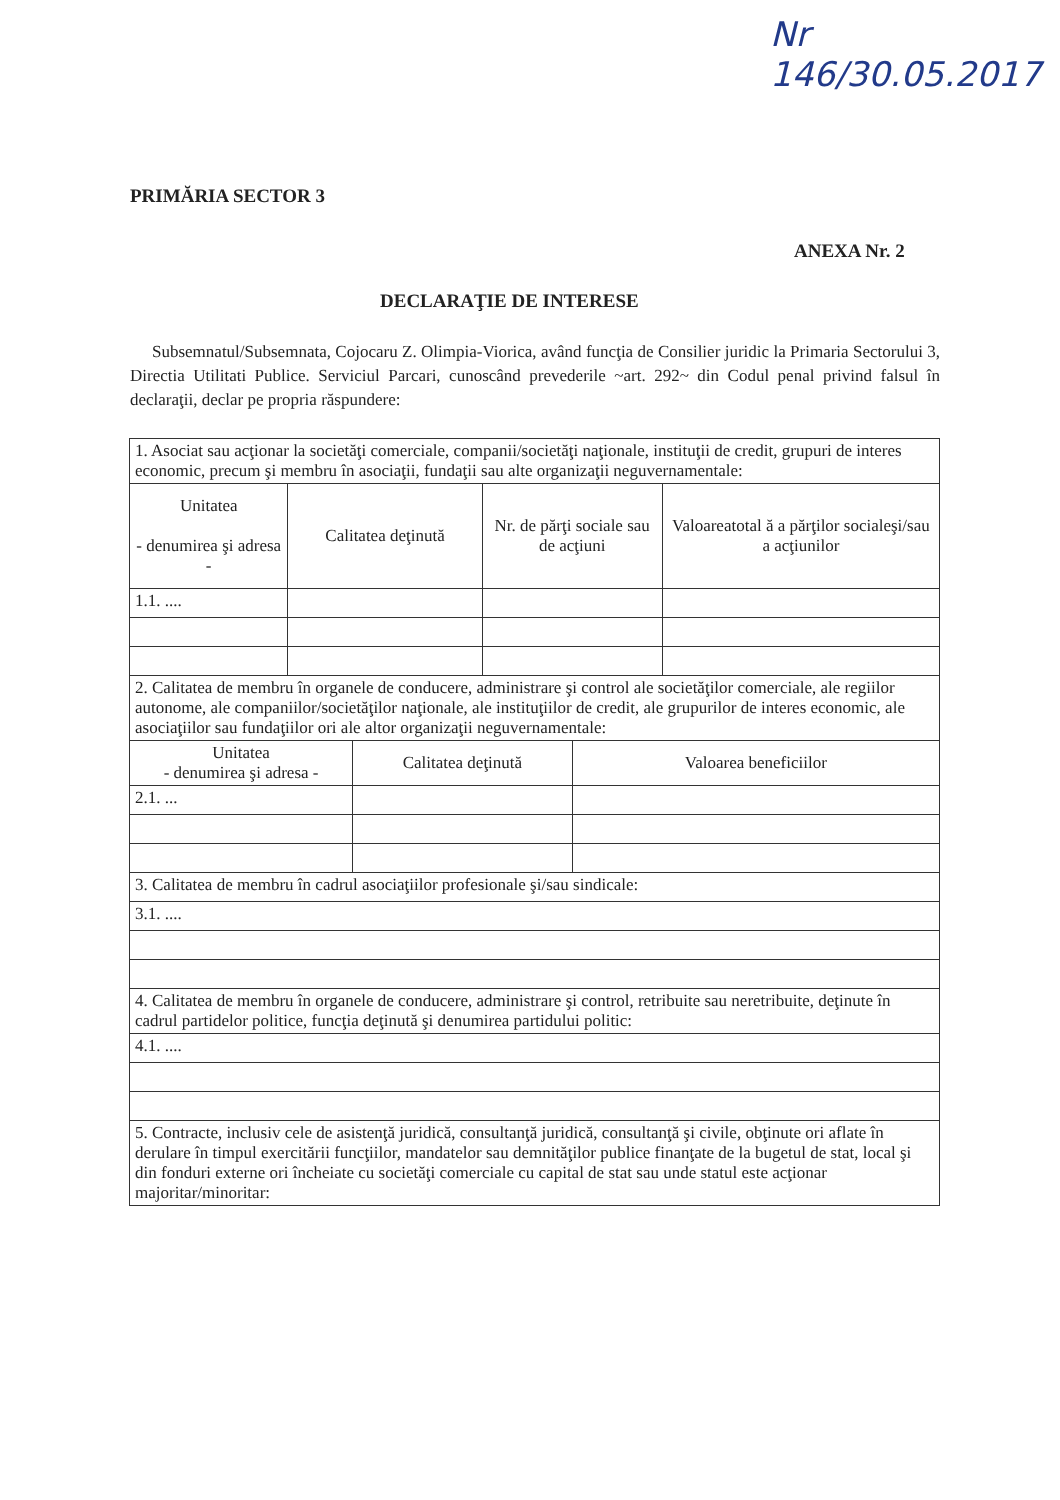Nr 146/30.05.2017
PRIMĂRIA SECTOR 3
ANEXA Nr. 2
DECLARAŢIE DE INTERESE
Subsemnatul/Subsemnata, Cojocaru Z. Olimpia-Viorica, având funcţia de Consilier juridic la Primaria Sectorului 3, Directia Utilitati Publice. Serviciul Parcari, cunoscând prevederile ~art. 292~ din Codul penal privind falsul în declaraţii, declar pe propria răspundere:
| 1. Asociat sau acţionar la societăţi comerciale, companii/societăţi naţionale, instituţii de credit, grupuri de interes economic, precum şi membru în asociaţii, fundaţii sau alte organizaţii neguvernamentale: | | | | | |
| Unitatea - denumirea şi adresa - | Calitatea deţinută | | Nr. de părţi sociale sau de acţiuni | | Valoareatotal ă a părţilor socialeşi/sau a acţiunilor |
| 1.1. .... | | | | | |
| 2. Calitatea de membru în organele de conducere, administrare şi control ale societăţilor comerciale, ale regiilor autonome, ale companiilor/societăţilor naţionale, ale instituţiilor de credit, ale grupurilor de interes economic, ale asociaţiilor sau fundaţiilor ori ale altor organizaţii neguvernamentale: | | | | | |
| Unitatea - denumirea şi adresa - | | Calitatea deţinută | | Valoarea beneficiilor | |
| 2.1. ... | | | | | |
| 3. Calitatea de membru în cadrul asociaţiilor profesionale şi/sau sindicale: | | | | | |
| 3.1. .... | | | | | |
| 4. Calitatea de membru în organele de conducere, administrare şi control, retribuite sau neretribuite, deţinute în cadrul partidelor politice, funcţia deţinută şi denumirea partidului politic: | | | | | |
| 4.1. .... | | | | | |
| 5. Contracte, inclusiv cele de asistenţă juridică, consultanţă juridică, consultanţă şi civile, obţinute ori aflate în derulare în timpul exercitării funcţiilor, mandatelor sau demnităţilor publice finanţate de la bugetul de stat, local şi din fonduri externe ori încheiate cu societăţi comerciale cu capital de stat sau unde statul este acţionar majoritar/minoritar: | | | | | |